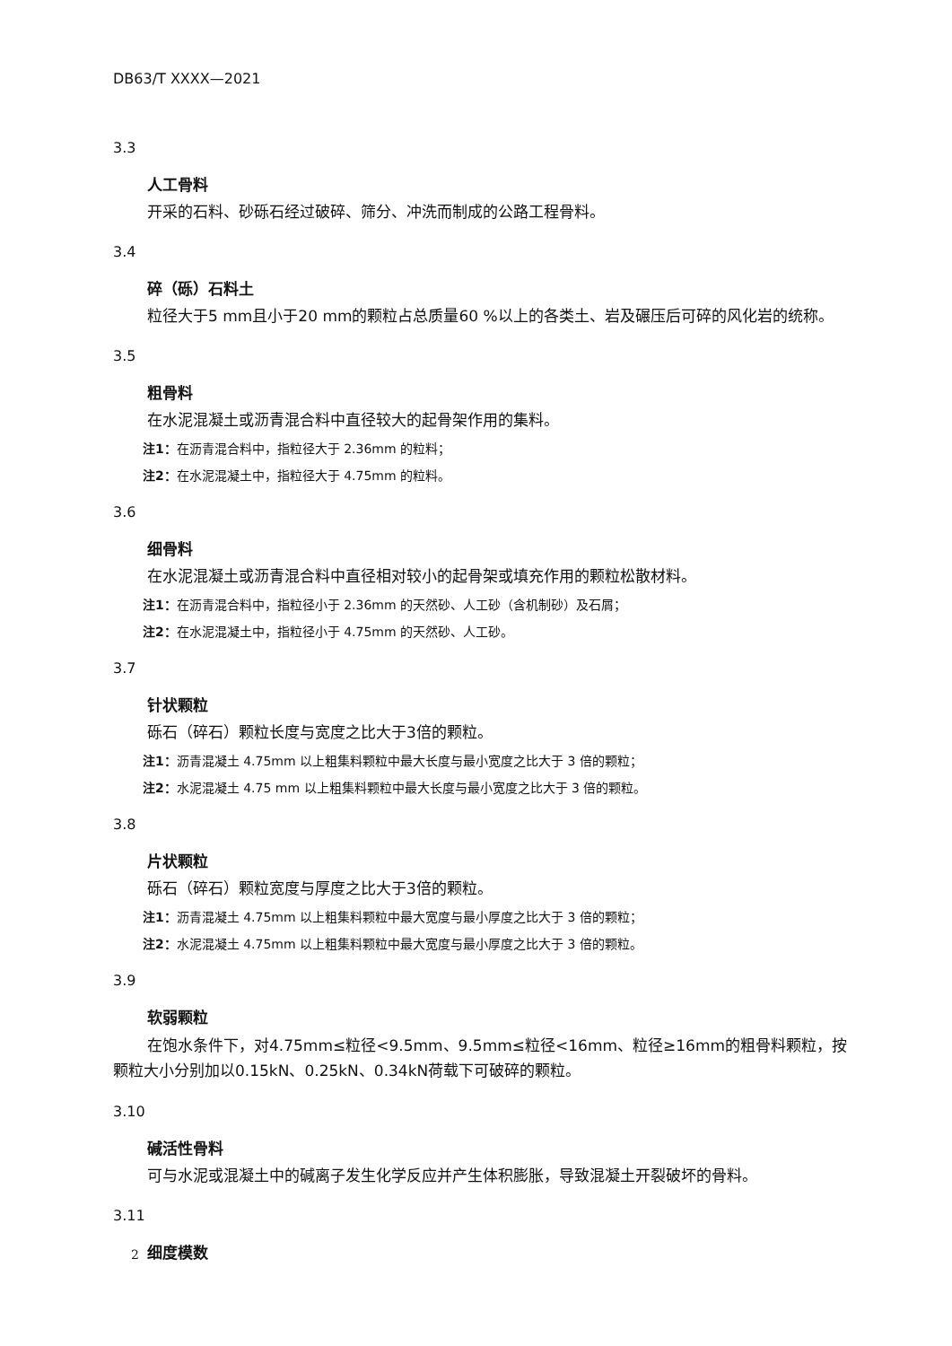DB63/T XXXX—2021
3.3
人工骨料
开采的石料、砂砾石经过破碎、筛分、冲洗而制成的公路工程骨料。
3.4
碎（砾）石料土
粒径大于5 mm且小于20 mm的颗粒占总质量60 %以上的各类土、岩及碾压后可碎的风化岩的统称。
3.5
粗骨料
在水泥混凝土或沥青混合料中直径较大的起骨架作用的集料。
注1：在沥青混合料中，指粒径大于 2.36mm 的粒料；
注2：在水泥混凝土中，指粒径大于 4.75mm 的粒料。
3.6
细骨料
在水泥混凝土或沥青混合料中直径相对较小的起骨架或填充作用的颗粒松散材料。
注1：在沥青混合料中，指粒径小于 2.36mm 的天然砂、人工砂（含机制砂）及石屑；
注2：在水泥混凝土中，指粒径小于 4.75mm 的天然砂、人工砂。
3.7
针状颗粒
砾石（碎石）颗粒长度与宽度之比大于3倍的颗粒。
注1：沥青混凝土 4.75mm 以上粗集料颗粒中最大长度与最小宽度之比大于 3 倍的颗粒；
注2：水泥混凝土 4.75 mm 以上粗集料颗粒中最大长度与最小宽度之比大于 3 倍的颗粒。
3.8
片状颗粒
砾石（碎石）颗粒宽度与厚度之比大于3倍的颗粒。
注1：沥青混凝土 4.75mm 以上粗集料颗粒中最大宽度与最小厚度之比大于 3 倍的颗粒；
注2：水泥混凝土 4.75mm 以上粗集料颗粒中最大宽度与最小厚度之比大于 3 倍的颗粒。
3.9
软弱颗粒
在饱水条件下，对4.75mm≤粒径<9.5mm、9.5mm≤粒径<16mm、粒径≥16mm的粗骨料颗粒，按颗粒大小分别加以0.15kN、0.25kN、0.34kN荷载下可破碎的颗粒。
3.10
碱活性骨料
可与水泥或混凝土中的碱离子发生化学反应并产生体积膨胀，导致混凝土开裂破坏的骨料。
3.11
细度模数
2